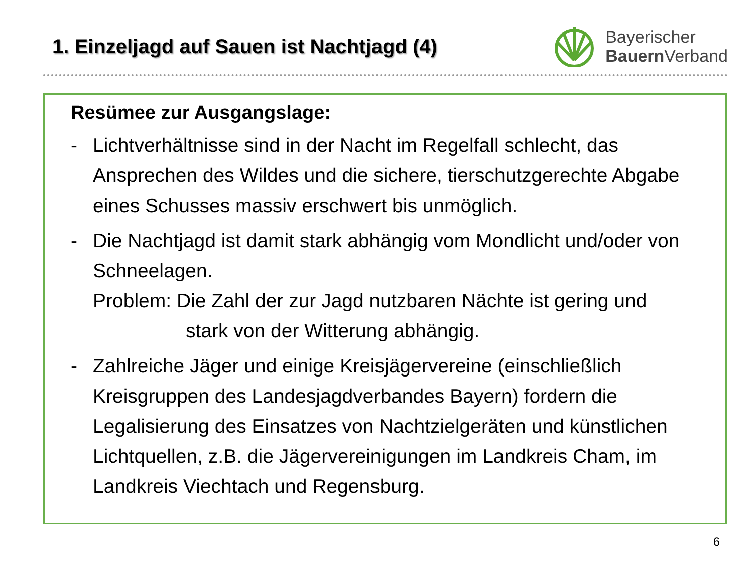1. Einzeljagd auf Sauen ist Nachtjagd (4)
Bayerischer
Bauern Verband
Resümee zur Ausgangslage:
- Lichtverhältnisse sind in der Nacht im Regelfall schlecht, das Ansprechen des Wildes und die sichere, tierschutzgerechte Abgabe eines Schusses massiv erschwert bis unmöglich.
- Die Nachtjagd ist damit stark abhängig vom Mondlicht und/oder von Schneelagen.
Problem: Die Zahl der zur Jagd nutzbaren Nächte ist gering und
stark von der Witterung abhängig.
- Zahlreiche Jäger und einige Kreisjägervereine (einschließlich Kreisgruppen des Landesjagdverbandes Bayern) fordern die Legalisierung des Einsatzes von Nachtzielgeräten und künstlichen Lichtquellen, z.B. die Jägervereinigungen im Landkreis Cham, im Landkreis Viechtach und Regensburg.
6